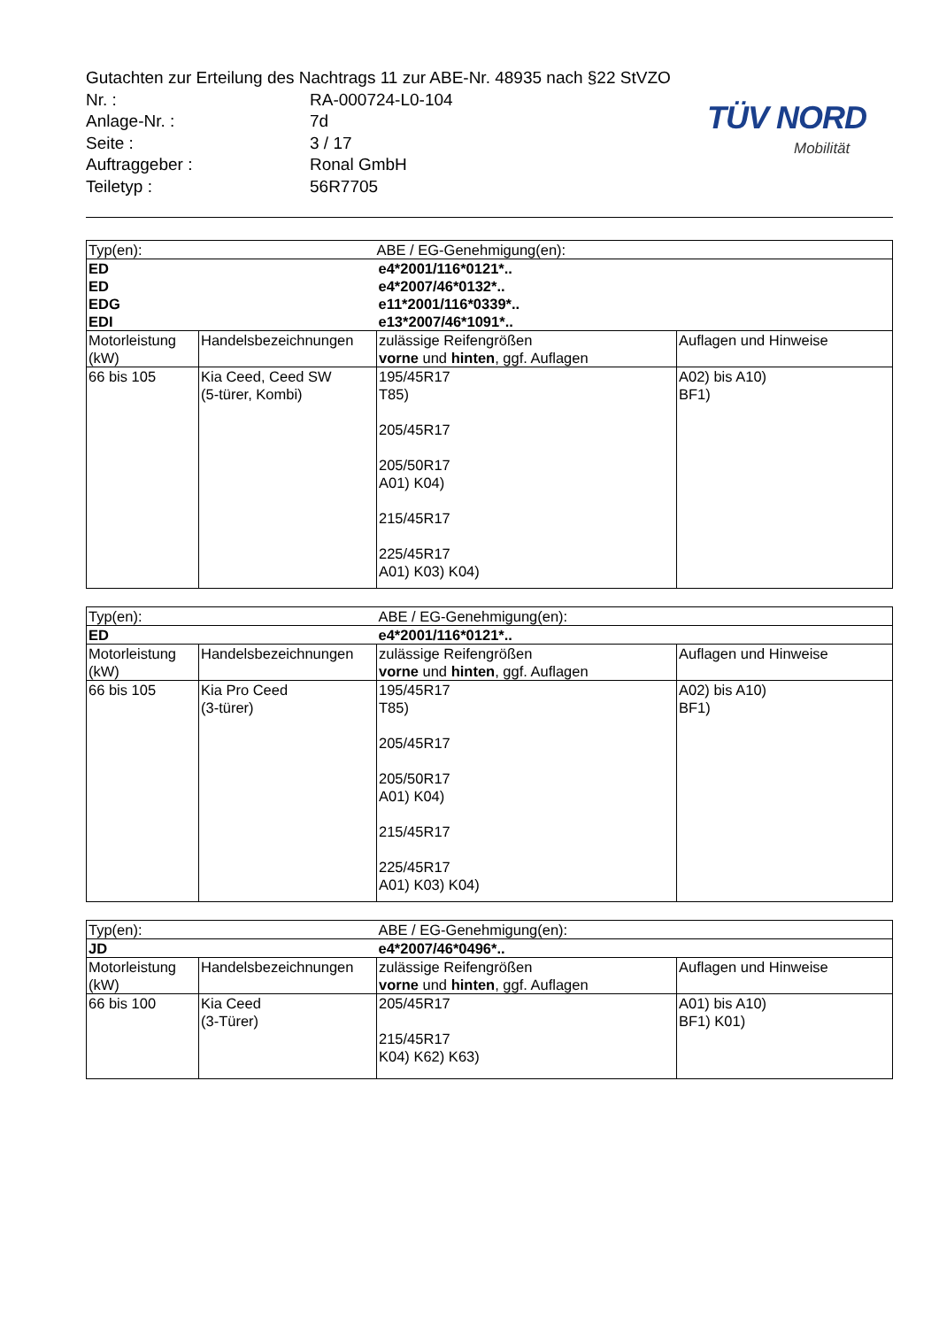TÜV NORD
Mobilität
Gutachten zur Erteilung des Nachtrags 11 zur ABE-Nr. 48935 nach §22 StVZO
| Nr. : | RA-000724-L0-104 |
| Anlage-Nr. : | 7d |
| Seite : | 3 / 17 |
| Auftraggeber : | Ronal GmbH |
| Teiletyp : | 56R7705 |
| Typ(en): | | ABE / EG-Genehmigung(en): | |
| ED ED EDG EDI | | e4*2001/116*0121*.. e4*2007/46*0132*.. e11*2001/116*0339*.. e13*2007/46*1091*.. | |
| Motorleistung (kW) | Handelsbezeichnungen | zulässige Reifengrößen vorne und hinten , ggf. Auflagen | Auflagen und Hinweise |
| 66 bis 105 | Kia Ceed, Ceed SW (5-türer, Kombi) | 195/45R17 T85) 205/45R17 205/50R17 A01) K04) 215/45R17 225/45R17 A01) K03) K04) | A02) bis A10) BF1) |
| Typ(en): | | ABE / EG-Genehmigung(en): | |
| ED | | e4*2001/116*0121*.. | |
| Motorleistung (kW) | Handelsbezeichnungen | zulässige Reifengrößen vorne und hinten , ggf. Auflagen | Auflagen und Hinweise |
| 66 bis 105 | Kia Pro Ceed (3-türer) | 195/45R17 T85) 205/45R17 205/50R17 A01) K04) 215/45R17 225/45R17 A01) K03) K04) | A02) bis A10) BF1) |
| Typ(en): | | ABE / EG-Genehmigung(en): | |
| JD | | e4*2007/46*0496*.. | |
| Motorleistung (kW) | Handelsbezeichnungen | zulässige Reifengrößen vorne und hinten , ggf. Auflagen | Auflagen und Hinweise |
| 66 bis 100 | Kia Ceed (3-Türer) | 205/45R17 215/45R17 K04) K62) K63) | A01) bis A10) BF1) K01) |